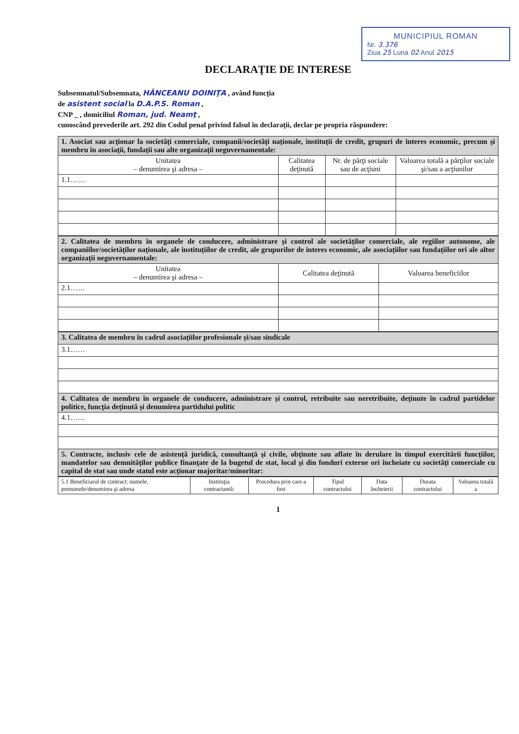MUNICIPIUL ROMAN
Nr. 3.376
Ziua 25 Luna 02 Anul 2015
DECLARAŢIE DE INTERESE
Subsemnatul/Subsemnata, HÂNCEANU DOINIŢA , având funcţia
de asistent social la D.A.P.S. Roman ,
CNP _ , domiciliul Roman, jud. Neamţ ,
cunoscând prevederile art. 292 din Codul penal privind falsul în declaraţii, declar pe propria răspundere:
| 1. Asociat sau acţionar la societăţi comerciale, companii/societăţi naţionale, instituţii de credit, grupuri de interes economic, precum şi membru în asociaţii, fundaţii sau alte organizaţii neguvernamentale: | | | |
| Unitatea – denumirea şi adresa – | Calitatea deţinută | Nr. de părţi sociale sau de acţiuni | Valoarea totală a părţilor sociale şi/sau a acţiunilor |
| 1.1…… | | | |
| 2. Calitatea de membru în organele de conducere, administrare şi control ale societăţilor comerciale, ale regiilor autonome, ale companiilor/societăţilor naţionale, ale instituţiilor de credit, ale grupurilor de interes economic, ale asociaţiilor sau fundaţiilor ori ale altor organizaţii neguvernamentale: | | |
| Unitatea – denumirea şi adresa – | Calitatea deţinută | Valoarea beneficiilor |
| 2.1…… | | |
| 3. Calitatea de membru în cadrul asociaţiilor profesionale şi/sau sindicale |
| 3.1…… |
| 4. Calitatea de membru în organele de conducere, administrare şi control, retribuite sau neretribuite, deţinute în cadrul partidelor politice, funcţia deţinută şi denumirea partidului politic |
| 4.1…… |
| 5. Contracte, inclusiv cele de asistenţă juridică, consultanţă şi civile, obţinute sau aflate în derulare în timpul exercitării funcţiilor, mandatelor sau demnităţilor publice finanţate de la bugetul de stat, local şi din fonduri externe ori încheiate cu societăţi comerciale cu capital de stat sau unde statul este acţionar majoritar/minoritar: |
| 5.1 Beneficiarul de contract: numele, prenumele/denumirea şi adresa | Instituţia contractantă: | Procedura prin care a fost | Tipul contractului | Data încheierii | Durata contractului | Valoarea totală a |
| --- | --- | --- | --- | --- | --- | --- |
1